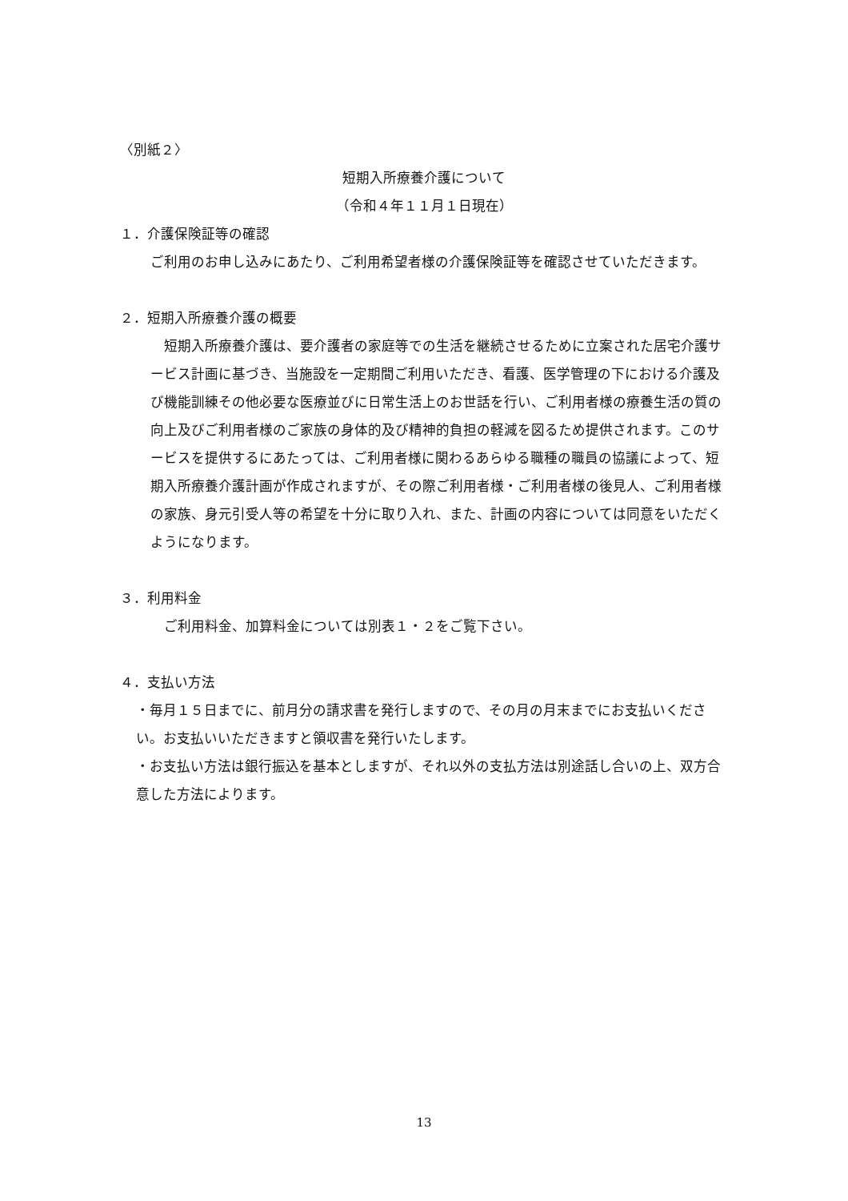〈別紙２〉
短期入所療養介護について
（令和４年１１月１日現在）
１．介護保険証等の確認
ご利用のお申し込みにあたり、ご利用希望者様の介護保険証等を確認させていただきます。
２．短期入所療養介護の概要
　短期入所療養介護は、要介護者の家庭等での生活を継続させるために立案された居宅介護サービス計画に基づき、当施設を一定期間ご利用いただき、看護、医学管理の下における介護及び機能訓練その他必要な医療並びに日常生活上のお世話を行い、ご利用者様の療養生活の質の向上及びご利用者様のご家族の身体的及び精神的負担の軽減を図るため提供されます。このサービスを提供するにあたっては、ご利用者様に関わるあらゆる職種の職員の協議によって、短期入所療養介護計画が作成されますが、その際ご利用者様・ご利用者様の後見人、ご利用者様の家族、身元引受人等の希望を十分に取り入れ、また、計画の内容については同意をいただくようになります。
３．利用料金
　ご利用料金、加算料金については別表１・２をご覧下さい。
４．支払い方法
・毎月１５日までに、前月分の請求書を発行しますので、その月の月末までにお支払いください。お支払いいただきますと領収書を発行いたします。
・お支払い方法は銀行振込を基本としますが、それ以外の支払方法は別途話し合いの上、双方合意した方法によります。
13